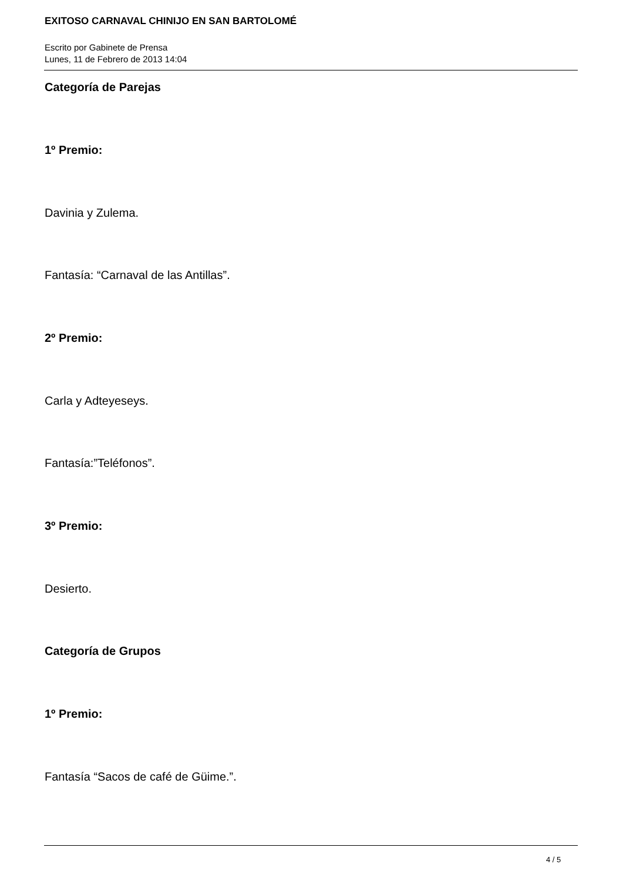EXITOSO CARNAVAL CHINIJO EN SAN BARTOLOMÉ
Escrito por Gabinete de Prensa
Lunes, 11 de Febrero de 2013 14:04
Categoría de Parejas
1º Premio:
Davinia y Zulema.
Fantasía: “Carnaval de las Antillas”.
2º Premio:
Carla y Adteyeseys.
Fantasía:”Teléfonos”.
3º Premio:
Desierto.
Categoría de Grupos
1º Premio:
Fantasía “Sacos de café de Güime.”.
4 / 5